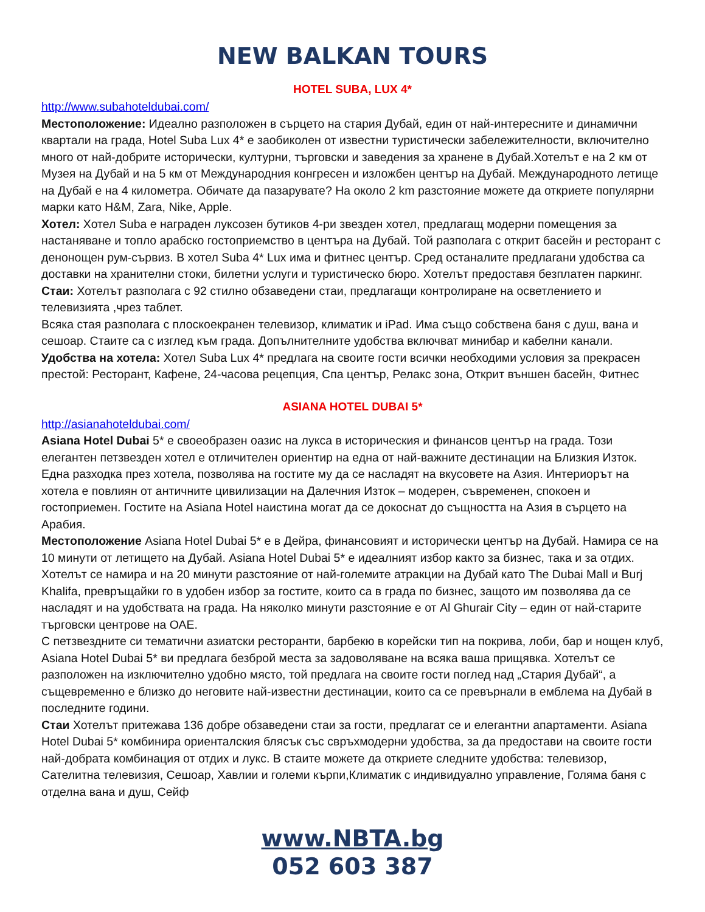NEW BALKAN TOURS
HOTEL SUBA, LUX 4*
http://www.subahoteldubai.com/
Местоположение: Идеално разположен в сърцето на стария Дубай, един от най-интересните и динамични квартали на града, Hotel Suba Lux 4* е заобиколен от известни туристически забележителности, включително много от най-добрите исторически, културни, търговски и заведения за хранене в Дубай.Хотелът е на 2 км от Музея на Дубай и на 5 км от Международния конгресен и изложбен център на Дубай. Международното летище на Дубай е на 4 километра. Обичате да пазарувате? На около 2 km разстояние можете да откриете популярни марки като H&M, Zara, Nike, Apple.
Хотел: Хотел Suba е награден луксозен бутиков 4-ри звезден хотел, предлагащ модерни помещения за настаняване и топло арабско гостоприемство в центъра на Дубай. Той разполага с открит басейн и ресторант с денонощен рум-сървиз. В хотел Suba 4* Lux има и фитнес център. Сред останалите предлагани удобства са доставки на хранителни стоки, билетни услуги и туристическо бюро. Хотелът предоставя безплатен паркинг.
Стаи: Хотелът разполага с 92 стилно обзаведени стаи, предлагащи контролиране на осветлението и телевизията ,чрез таблет.
Всяка стая разполага с плоскоекранен телевизор, климатик и iPad. Има също собствена баня с душ, вана и сешоар. Стаите са с изглед към града. Допълнителните удобства включват минибар и кабелни канали.
Удобства на хотела: Хотел Suba Lux 4* предлага на своите гости всички необходими условия за прекрасен престой: Ресторант, Кафене, 24-часова рецепция, Спа център, Релакс зона, Открит външен басейн, Фитнес
ASIANA HOTEL DUBAI 5*
http://asianahoteldubai.com/
Asiana Hotel Dubai 5* е своеобразен оазис на лукса в историческия и финансов център на града. Този елегантен петзвезден хотел е отличителен ориентир на една от най-важните дестинации на Близкия Изток. Една разходка през хотела, позволява на гостите му да се насладят на вкусовете на Азия. Интериорът на хотела е повлиян от античните цивилизации на Далечния Изток – модерен, съвременен, спокоен и гостоприемен. Гостите на Asiana Hotel наистина могат да се докоснат до същността на Азия в сърцето на Арабия.
Местоположение Asiana Hotel Dubai 5* е в Дейра, финансовият и исторически център на Дубай. Намира се на 10 минути от летището на Дубай. Asiana Hotel Dubai 5* е идеалният избор както за бизнес, така и за отдих. Хотелът се намира и на 20 минути разстояние от най-големите атракции на Дубай като The Dubai Mall и Burj Khalifa, превръщайки го в удобен избор за гостите, които са в града по бизнес, защото им позволява да се насладят и на удобствата на града. На няколко минути разстояние е от Al Ghurair City – един от най-старите търговски центрове на ОАЕ.
С петзвездните си тематични азиатски ресторанти, барбекю в корейски тип на покрива, лоби, бар и нощен клуб, Asiana Hotel Dubai 5* ви предлага безброй места за задоволяване на всяка ваша прищявка. Хотелът се разположен на изключително удобно място, той предлага на своите гости поглед над „Стария Дубай“, а същевременно е близко до неговите най-известни дестинации, които са се превърнали в емблема на Дубай в последните години.
Стаи Хотелът притежава 136 добре обзаведени стаи за гости, предлагат се и елегантни апартаменти. Asiana Hotel Dubai 5* комбинира ориенталския блясък със свръхмодерни удобства, за да предостави на своите гости най-добрата комбинация от отдих и лукс. В стаите можете да откриете следните удобства: телевизор, Сателитна телевизия, Сешоар, Хавлии и големи кърпи,Климатик с индивидуално управление, Голяма баня с отделна вана и душ, Сейф
www.NBTA.bg
052 603 387